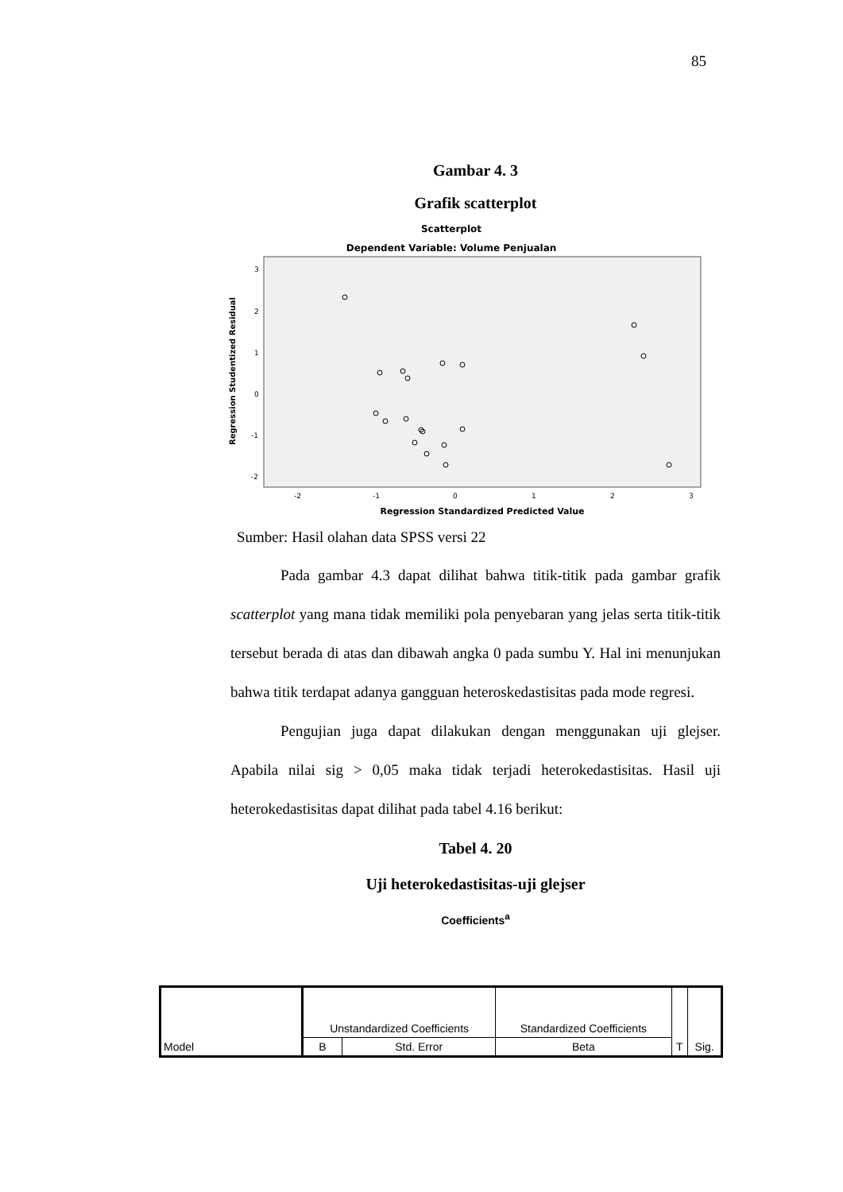85
Gambar 4. 3
Grafik scatterplot
Scatterplot
Dependent Variable: Volume Penjualan
3
2
1
0
-1
-2
-2
-1
0
1
2
3
Regression Standardized Predicted Value
Regression Studentized Residual
Sumber: Hasil olahan data SPSS versi 22
Pada gambar 4.3 dapat dilihat bahwa titik-titik pada gambar grafik scatterplot yang mana tidak memiliki pola penyebaran yang jelas serta titik-titik tersebut berada di atas dan dibawah angka 0 pada sumbu Y. Hal ini menunjukan bahwa titik terdapat adanya gangguan heteroskedastisitas pada mode regresi.
Pengujian juga dapat dilakukan dengan menggunakan uji glejser. Apabila nilai sig > 0,05 maka tidak terjadi heterokedastisitas. Hasil uji heterokedastisitas dapat dilihat pada tabel 4.16 berikut:
Tabel 4. 20
Uji heterokedastisitas-uji glejser
Coefficients<sup>a</sup>
| Model | Unstandardized Coefficients | | Standardized Coefficients | T | Sig. |
| --- | --- | --- | --- | --- | --- |
| | B | Std. Error | Beta | | |